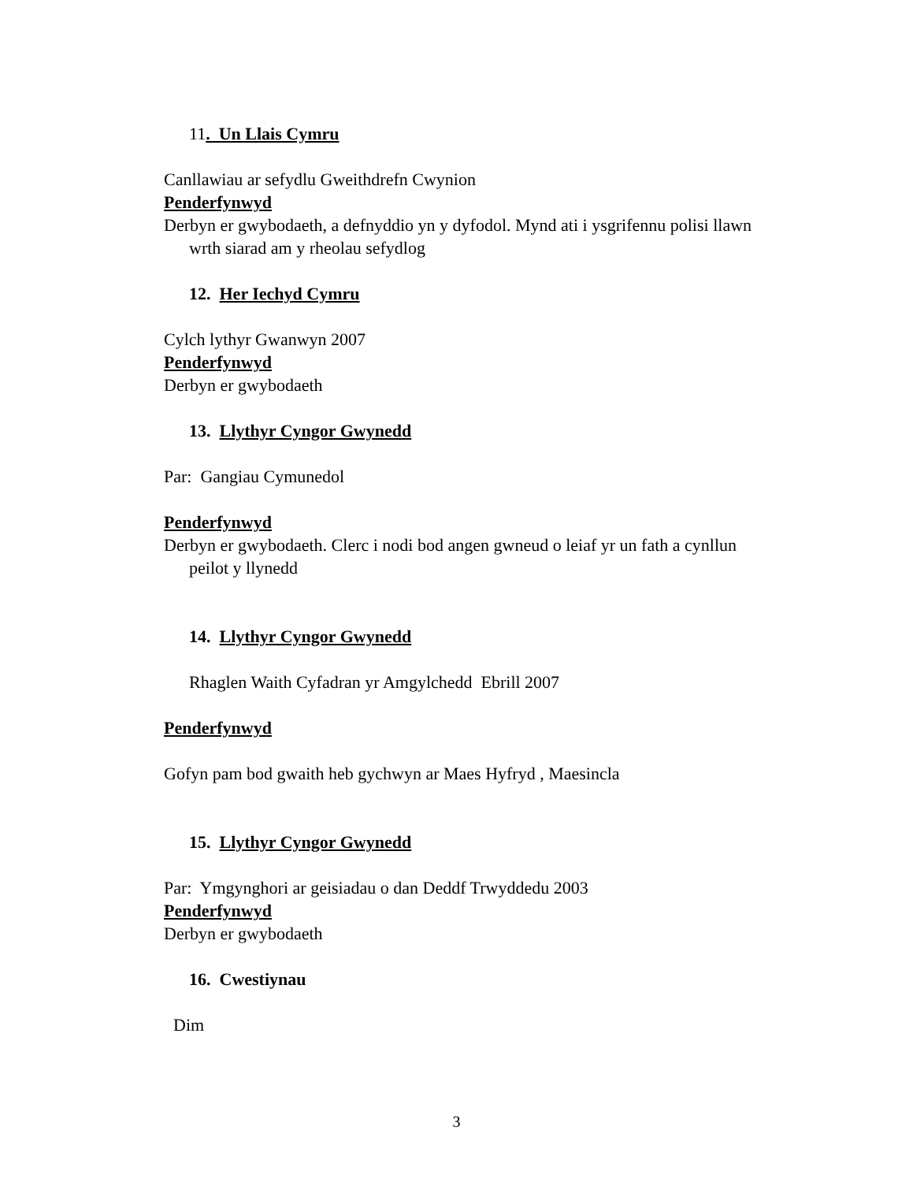11. Un Llais Cymru
Canllawiau ar sefydlu Gweithdrefn Cwynion
Penderfynwyd
Derbyn er gwybodaeth, a defnyddio yn y dyfodol. Mynd ati i ysgrifennu polisi llawn wrth siarad am y rheolau sefydlog
12. Her Iechyd Cymru
Cylch lythyr Gwanwyn 2007
Penderfynwyd
Derbyn er gwybodaeth
13. Llythyr Cyngor Gwynedd
Par: Gangiau Cymunedol
Penderfynwyd
Derbyn er gwybodaeth. Clerc i nodi bod angen gwneud o leiaf yr un fath a cynllun peilot y llynedd
14. Llythyr Cyngor Gwynedd
Rhaglen Waith Cyfadran yr Amgylchedd Ebrill 2007
Penderfynwyd
Gofyn pam bod gwaith heb gychwyn ar Maes Hyfryd , Maesincla
15. Llythyr Cyngor Gwynedd
Par: Ymgynghori ar geisiadau o dan Deddf Trwyddedu 2003
Penderfynwyd
Derbyn er gwybodaeth
16. Cwestiynau
Dim
3